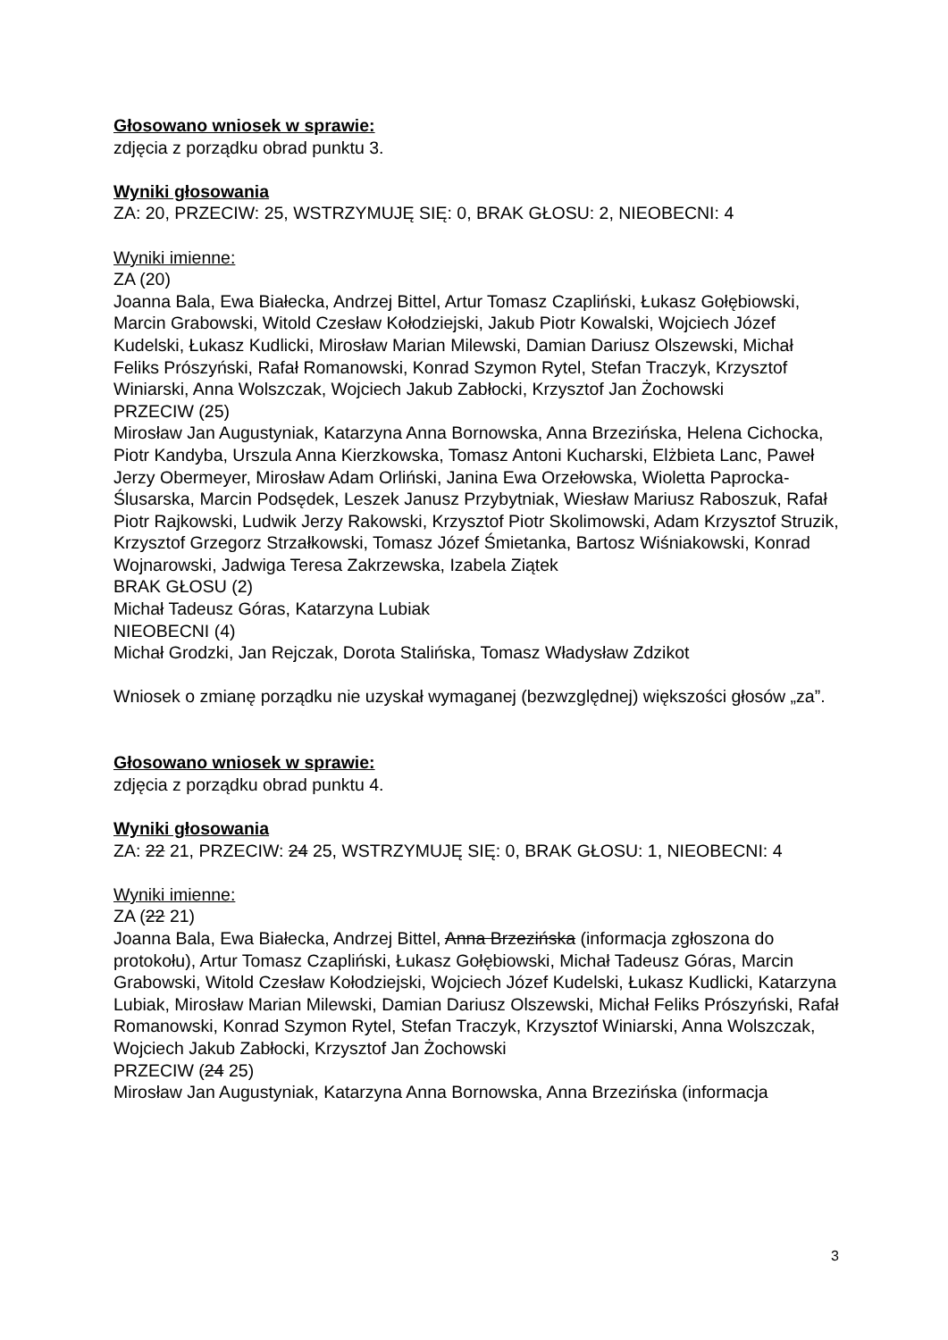Głosowano wniosek w sprawie:
zdjęcia z porządku obrad punktu 3.
Wyniki głosowania
ZA: 20, PRZECIW: 25, WSTRZYMUJĘ SIĘ: 0, BRAK GŁOSU: 2, NIEOBECNI: 4
Wyniki imienne:
ZA (20)
Joanna Bala, Ewa Białecka, Andrzej Bittel, Artur Tomasz Czapliński, Łukasz Gołębiowski, Marcin Grabowski, Witold Czesław Kołodziejski, Jakub Piotr Kowalski, Wojciech Józef Kudelski, Łukasz Kudlicki, Mirosław Marian Milewski, Damian Dariusz Olszewski, Michał Feliks Prószyński, Rafał Romanowski, Konrad Szymon Rytel, Stefan Traczyk, Krzysztof Winiarski, Anna Wolszczak, Wojciech Jakub Zabłocki, Krzysztof Jan Żochowski
PRZECIW (25)
Mirosław Jan Augustyniak, Katarzyna Anna Bornowska, Anna Brzezińska, Helena Cichocka, Piotr Kandyba, Urszula Anna Kierzkowska, Tomasz Antoni Kucharski, Elżbieta Lanc, Paweł Jerzy Obermeyer, Mirosław Adam Orliński, Janina Ewa Orzełowska, Wioletta Paprocka-Ślusarska, Marcin Podsędek, Leszek Janusz Przybytniak, Wiesław Mariusz Raboszuk, Rafał Piotr Rajkowski, Ludwik Jerzy Rakowski, Krzysztof Piotr Skolimowski, Adam Krzysztof Struzik, Krzysztof Grzegorz Strzałkowski, Tomasz Józef Śmietanka, Bartosz Wiśniakowski, Konrad Wojnarowski, Jadwiga Teresa Zakrzewska, Izabela Ziątek
BRAK GŁOSU (2)
Michał Tadeusz Góras, Katarzyna Lubiak
NIEOBECNI (4)
Michał Grodzki, Jan Rejczak, Dorota Stalińska, Tomasz Władysław Zdzikot
Wniosek o zmianę porządku nie uzyskał wymaganej (bezwzględnej) większości głosów „za”.
Głosowano wniosek w sprawie:
zdjęcia z porządku obrad punktu 4.
Wyniki głosowania
ZA: 22 21, PRZECIW: 24 25, WSTRZYMUJĘ SIĘ: 0, BRAK GŁOSU: 1, NIEOBECNI: 4
Wyniki imienne:
ZA (22 21)
Joanna Bala, Ewa Białecka, Andrzej Bittel, Anna Brzezińska (informacja zgłoszona do protokołu), Artur Tomasz Czapliński, Łukasz Gołębiowski, Michał Tadeusz Góras, Marcin Grabowski, Witold Czesław Kołodziejski, Wojciech Józef Kudelski, Łukasz Kudlicki, Katarzyna Lubiak, Mirosław Marian Milewski, Damian Dariusz Olszewski, Michał Feliks Prószyński, Rafał Romanowski, Konrad Szymon Rytel, Stefan Traczyk, Krzysztof Winiarski, Anna Wolszczak, Wojciech Jakub Zabłocki, Krzysztof Jan Żochowski
PRZECIW (24 25)
Mirosław Jan Augustyniak, Katarzyna Anna Bornowska, Anna Brzezińska (informacja
3